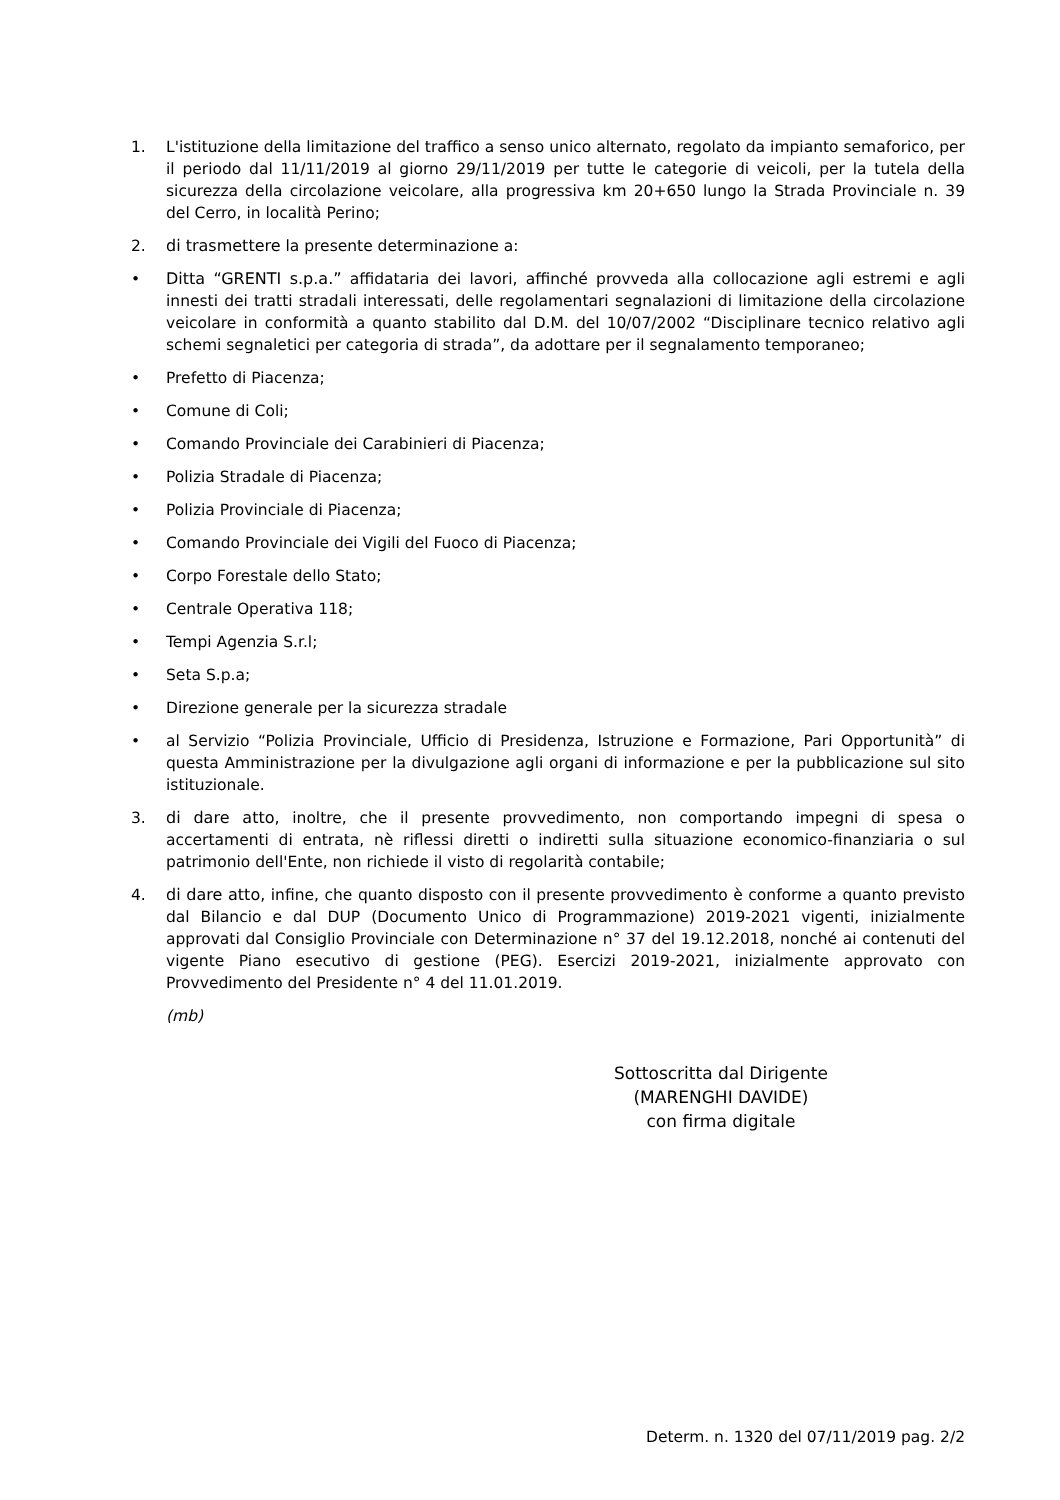1. L'istituzione della limitazione del traffico a senso unico alternato, regolato da impianto semaforico, per il periodo dal 11/11/2019 al giorno 29/11/2019 per tutte le categorie di veicoli, per la tutela della sicurezza della circolazione veicolare, alla progressiva km 20+650 lungo la Strada Provinciale n. 39 del Cerro, in località Perino;
2. di trasmettere la presente determinazione a:
• Ditta “GRENTI s.p.a.” affidataria dei lavori, affinché provveda alla collocazione agli estremi e agli innesti dei tratti stradali interessati, delle regolamentari segnalazioni di limitazione della circolazione veicolare in conformità a quanto stabilito dal D.M. del 10/07/2002 “Disciplinare tecnico relativo agli schemi segnaletici per categoria di strada”, da adottare per il segnalamento temporaneo;
• Prefetto di Piacenza;
• Comune di Coli;
• Comando Provinciale dei Carabinieri di Piacenza;
• Polizia Stradale di Piacenza;
• Polizia Provinciale di Piacenza;
• Comando Provinciale dei Vigili del Fuoco di Piacenza;
• Corpo Forestale dello Stato;
• Centrale Operativa 118;
• Tempi Agenzia S.r.l;
• Seta S.p.a;
• Direzione generale per la sicurezza stradale
• al Servizio “Polizia Provinciale, Ufficio di Presidenza, Istruzione e Formazione, Pari Opportunità” di questa Amministrazione per la divulgazione agli organi di informazione e per la pubblicazione sul sito istituzionale.
3. di dare atto, inoltre, che il presente provvedimento, non comportando impegni di spesa o accertamenti di entrata, nè riflessi diretti o indiretti sulla situazione economico-finanziaria o sul patrimonio dell'Ente, non richiede il visto di regolarità contabile;
4. di dare atto, infine, che quanto disposto con il presente provvedimento è conforme a quanto previsto dal Bilancio e dal DUP (Documento Unico di Programmazione) 2019-2021 vigenti, inizialmente approvati dal Consiglio Provinciale con Determinazione n° 37 del 19.12.2018, nonché ai contenuti del vigente Piano esecutivo di gestione (PEG). Esercizi 2019-2021, inizialmente approvato con Provvedimento del Presidente n° 4 del 11.01.2019.
(mb)
Sottoscritta dal Dirigente
(MARENGHI DAVIDE)
con firma digitale
Determ. n. 1320 del 07/11/2019 pag. 2/2